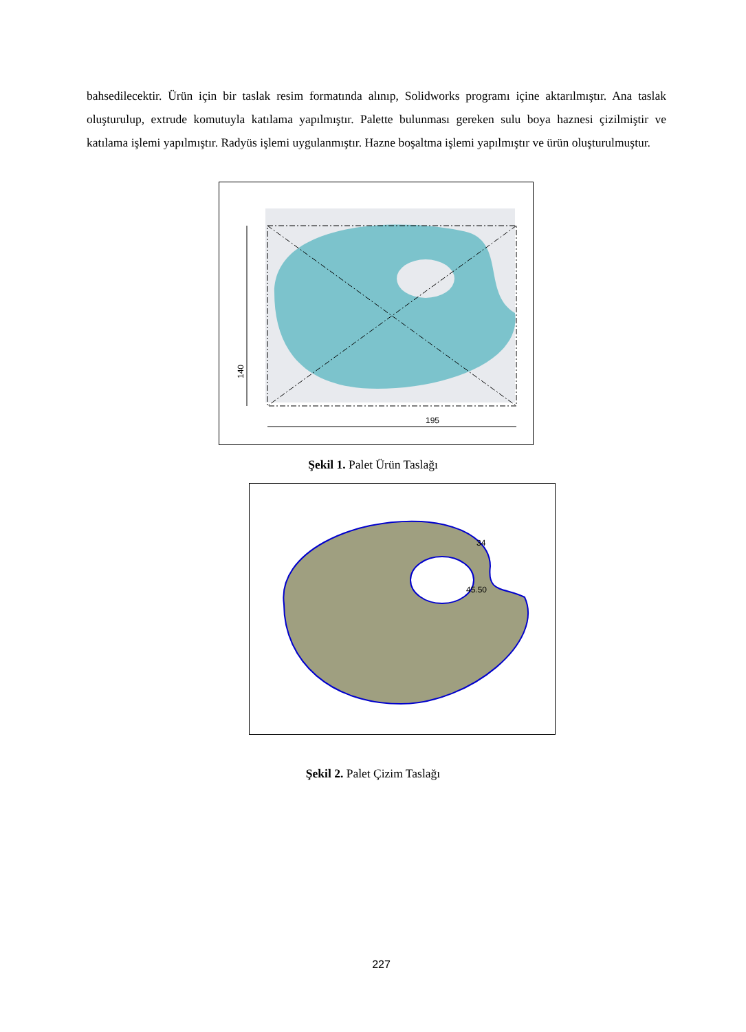bahsedilecektir. Ürün için bir taslak resim formatında alınıp, Solidworks programı içine aktarılmıştır. Ana taslak oluşturulup, extrude komutuyla katılama yapılmıştır. Palette bulunması gereken sulu boya haznesi çizilmiştir ve katılama işlemi yapılmıştır. Radyüs işlemi uygulanmıştır. Hazne boşaltma işlemi yapılmıştır ve ürün oluşturulmuştur.
195
140
Şekil 1. Palet Ürün Taslağı
45.50
34
Şekil 2. Palet Çizim Taslağı
227